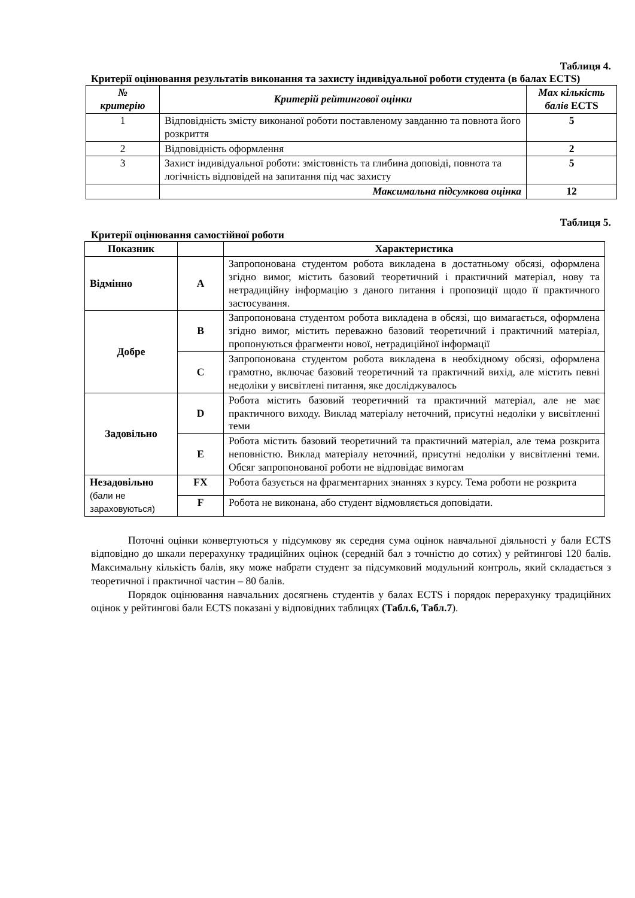Таблиця 4.
Критерії оцінювання результатів виконання та захисту індивідуальної роботи студента (в балах ECTS)
| № критерію | Критерій рейтингової оцінки | Max кількість балів ECTS |
| --- | --- | --- |
| 1 | Відповідність змісту виконаної роботи поставленому завданню та повнота його розкриття | 5 |
| 2 | Відповідність оформлення | 2 |
| 3 | Захист індивідуальної роботи: змістовність та глибина доповіді, повнота та логічність відповідей на запитання під час захисту | 5 |
| | Максимальна підсумкова оцінка | 12 |
Таблиця 5.
Критерії оцінювання самостійної роботи
| Показник | | Характеристика |
| --- | --- | --- |
| Відмінно | A | Запропонована студентом робота викладена в достатньому обсязі, оформлена згідно вимог, містить базовий теоретичний і практичний матеріал, нову та нетрадиційну інформацію з даного питання і пропозиції щодо її практичного застосування. |
| Добре | B | Запропонована студентом робота викладена в обсязі, що вимагається, оформлена згідно вимог, містить переважно базовий теоретичний і практичний матеріал, пропонуються фрагменти нової, нетрадиційної інформації |
| | C | Запропонована студентом робота викладена в необхідному обсязі, оформлена грамотно, включає базовий теоретичний та практичний вихід, але містить певні недоліки у висвітлені питання, яке досліджувалось |
| Задовільно | D | Робота містить базовий теоретичний та практичний матеріал, але не має практичного виходу. Виклад матеріалу неточний, присутні недоліки у висвітленні теми |
| | E | Робота містить базовий теоретичний та практичний матеріал, але тема розкрита неповністю. Виклад матеріалу неточний, присутні недоліки у висвітленні теми. Обсяг запропонованої роботи не відповідає вимогам |
| Незадовільно (бали не зараховуються) | FX | Робота базується на фрагментарних знаннях з курсу. Тема роботи не розкрита |
| | F | Робота не виконана, або студент відмовляється доповідати. |
Поточні оцінки конвертуються у підсумкову як середня сума оцінок навчальної діяльності у бали ECTS відповідно до шкали перерахунку традиційних оцінок (середній бал з точністю до сотих) у рейтингові 120 балів. Максимальну кількість балів, яку може набрати студент за підсумковий модульний контроль, який складається з теоретичної і практичної частин – 80 балів.
Порядок оцінювання навчальних досягнень студентів у балах ECTS і порядок перерахунку традиційних оцінок у рейтингові бали ECTS показані у відповідних таблицях (Табл.6, Табл.7).